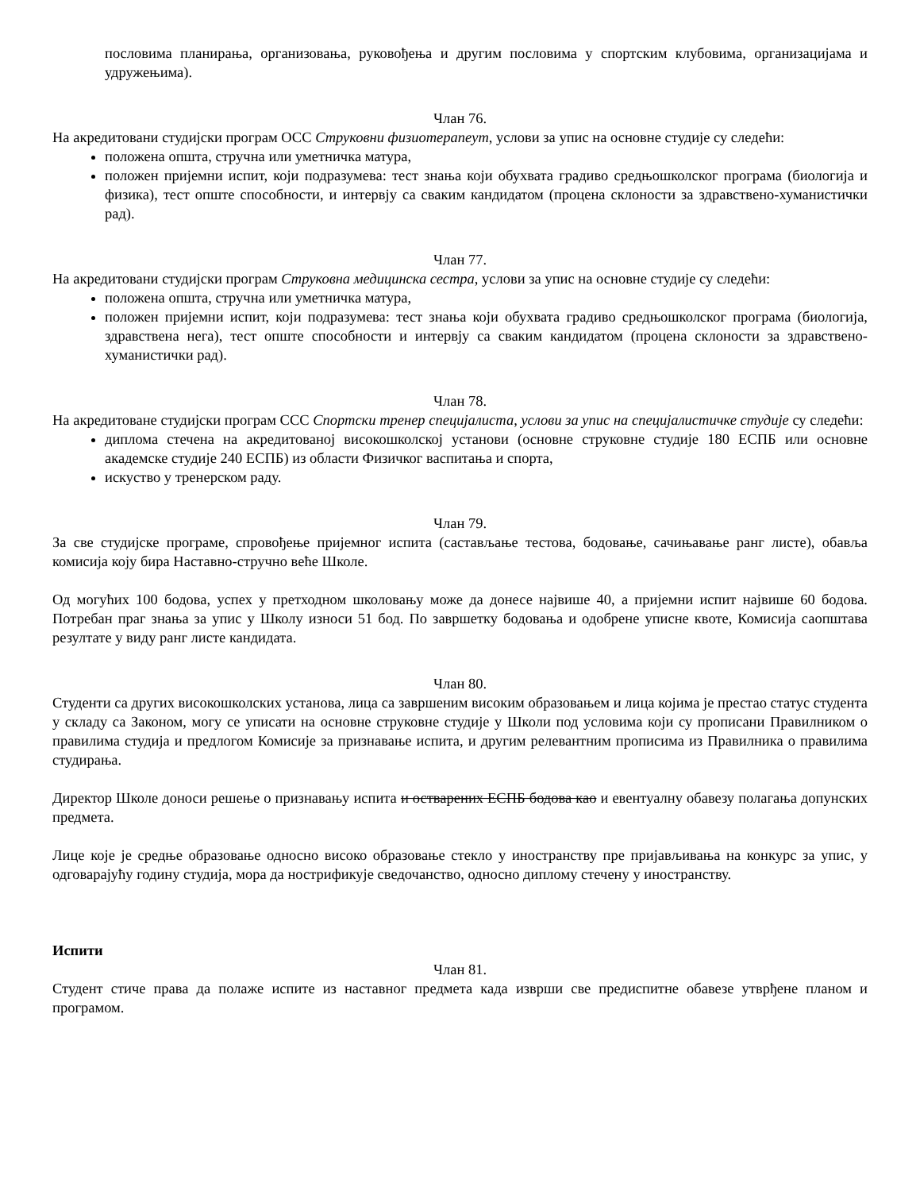пословима планирања, организовања, руковођења и другим пословима у спортским клубовима, организацијама и удружењима).
Члан 76.
На акредитовани студијски програм ОСС Струковни физиотерапеут, услови за упис на основне студије су следећи:
положена општа, стручна или уметничка матура,
положен пријемни испит, који подразумева: тест знања који обухвата градиво средњошколског програма (биологија и физика), тест опште способности, и интервју са сваким кандидатом (процена склоности за здравствено-хуманистички рад).
Члан 77.
На акредитовани студијски програм Струковна медицинска сестра, услови за упис на основне студије су следећи:
положена општа, стручна или уметничка матура,
положен пријемни испит, који подразумева: тест знања који обухвата градиво средњошколског програма (биологија, здравствена нега), тест опште способности и интервју са сваким кандидатом (процена склоности за здравствено-хуманистички рад).
Члан 78.
На акредитоване студијски програм ССС Спортски тренер специјалиста, услови за упис на специјалистичке студије су следећи:
диплома стечена на акредитованој високошколској установи (основне струковне студије 180 ЕСПБ или основне академске студије 240 ЕСПБ) из области Физичког васпитања и спорта,
искуство у тренерском раду.
Члан 79.
За све студијске програме, спровођење пријемног испита (састављање тестова, бодовање, сачињавање ранг листе), обавља комисија коју бира Наставно-стручно веће Школе.
Од могућих 100 бодова, успех у претходном школовању може да донесе највише 40, а пријемни испит највише 60 бодова. Потребан праг знања за упис у Школу износи 51 бод. По завршетку бодовања и одобрене уписне квоте, Комисија саопштава резултате у виду ранг листе кандидата.
Члан 80.
Студенти са других високошколских установа, лица са завршеним високим образовањем и лица којима је престао статус студента у складу са Законом, могу се уписати на основне струковне студије у Школи под условима који су прописани Правилником о правилима студија и предлогом Комисије за признавање испита, и другим релевантним прописима из Правилника о правилима студирања.
Директор Школе доноси решење о признавању испита и остварених ЕСПБ бодова као и евентуалну обавезу полагања допунских предмета.
Лице које је средње образовање односно високо образовање стекло у иностранству пре пријављивања на конкурс за упис, у одговарајућу годину студија, мора да нострификује сведочанство, односно диплому стечену у иностранству.
Испити
Члан 81.
Студент стиче права да полаже испите из наставног предмета када изврши све предиспитне обавезе утврђене планом и програмом.